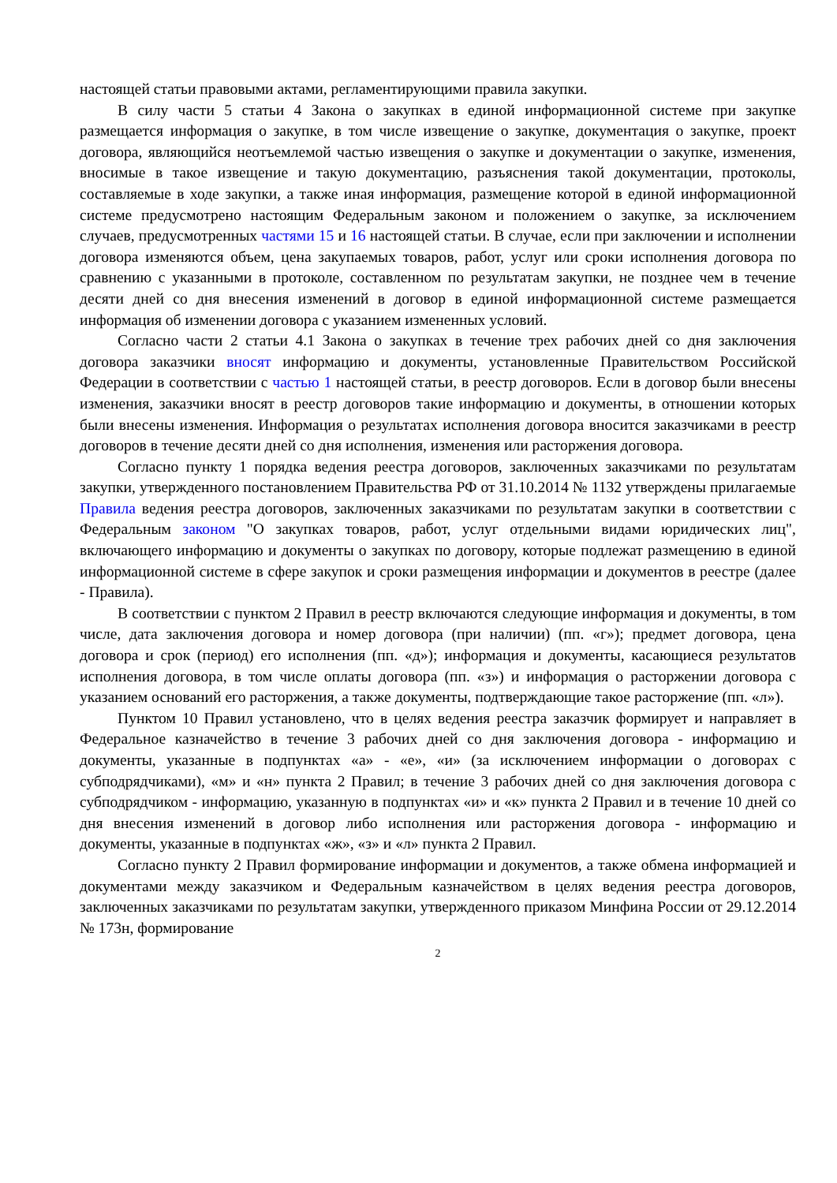настоящей статьи правовыми актами, регламентирующими правила закупки.
В силу части 5 статьи 4 Закона о закупках в единой информационной системе при закупке размещается информация о закупке, в том числе извещение о закупке, документация о закупке, проект договора, являющийся неотъемлемой частью извещения о закупке и документации о закупке, изменения, вносимые в такое извещение и такую документацию, разъяснения такой документации, протоколы, составляемые в ходе закупки, а также иная информация, размещение которой в единой информационной системе предусмотрено настоящим Федеральным законом и положением о закупке, за исключением случаев, предусмотренных частями 15 и 16 настоящей статьи. В случае, если при заключении и исполнении договора изменяются объем, цена закупаемых товаров, работ, услуг или сроки исполнения договора по сравнению с указанными в протоколе, составленном по результатам закупки, не позднее чем в течение десяти дней со дня внесения изменений в договор в единой информационной системе размещается информация об изменении договора с указанием измененных условий.
Согласно части 2 статьи 4.1 Закона о закупках в течение трех рабочих дней со дня заключения договора заказчики вносят информацию и документы, установленные Правительством Российской Федерации в соответствии с частью 1 настоящей статьи, в реестр договоров. Если в договор были внесены изменения, заказчики вносят в реестр договоров такие информацию и документы, в отношении которых были внесены изменения. Информация о результатах исполнения договора вносится заказчиками в реестр договоров в течение десяти дней со дня исполнения, изменения или расторжения договора.
Согласно пункту 1 порядка ведения реестра договоров, заключенных заказчиками по результатам закупки, утвержденного постановлением Правительства РФ от 31.10.2014 № 1132 утверждены прилагаемые Правила ведения реестра договоров, заключенных заказчиками по результатам закупки в соответствии с Федеральным законом "О закупках товаров, работ, услуг отдельными видами юридических лиц", включающего информацию и документы о закупках по договору, которые подлежат размещению в единой информационной системе в сфере закупок и сроки размещения информации и документов в реестре (далее - Правила).
В соответствии с пунктом 2 Правил в реестр включаются следующие информация и документы, в том числе, дата заключения договора и номер договора (при наличии) (пп. «г»); предмет договора, цена договора и срок (период) его исполнения (пп. «д»); информация и документы, касающиеся результатов исполнения договора, в том числе оплаты договора (пп. «з») и информация о расторжении договора с указанием оснований его расторжения, а также документы, подтверждающие такое расторжение (пп. «л»).
Пунктом 10 Правил установлено, что в целях ведения реестра заказчик формирует и направляет в Федеральное казначейство в течение 3 рабочих дней со дня заключения договора - информацию и документы, указанные в подпунктах «а» - «е», «и» (за исключением информации о договорах с субподрядчиками), «м» и «н» пункта 2 Правил; в течение 3 рабочих дней со дня заключения договора с субподрядчиком - информацию, указанную в подпунктах «и» и «к» пункта 2 Правил и в течение 10 дней со дня внесения изменений в договор либо исполнения или расторжения договора - информацию и документы, указанные в подпунктах «ж», «з» и «л» пункта 2 Правил.
Согласно пункту 2 Правил формирование информации и документов, а также обмена информацией и документами между заказчиком и Федеральным казначейством в целях ведения реестра договоров, заключенных заказчиками по результатам закупки, утвержденного приказом Минфина России от 29.12.2014 № 173н, формирование
2